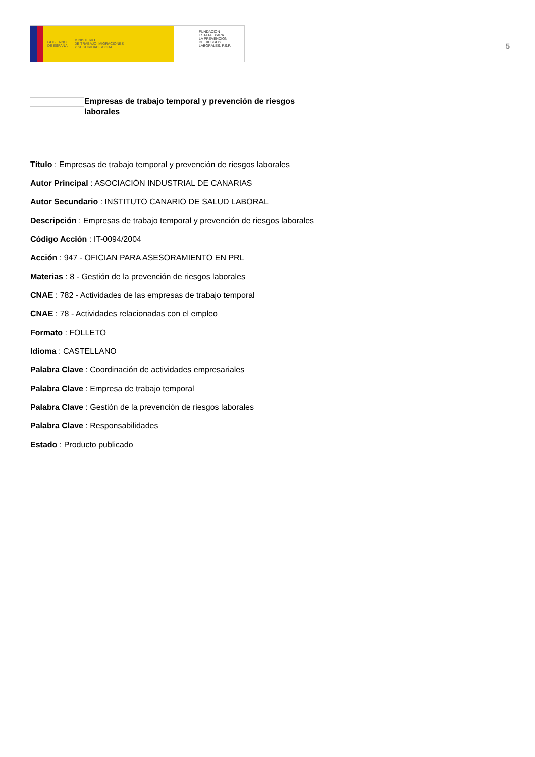GOBIERNO
DE ESPAÑA MINISTERIO
DE TRABAJO, MIGRACIONES
Y SEGURIDAD SOCIAL
FUNDACIÓN
ESTATAL PARA
LA PREVENCIÓN
DE RIESGOS
LABORALES, F.S.P.
5
Empresas de trabajo temporal y prevención de riesgos laborales
Título : Empresas de trabajo temporal y prevención de riesgos laborales
Autor Principal : ASOCIACIÓN INDUSTRIAL DE CANARIAS
Autor Secundario : INSTITUTO CANARIO DE SALUD LABORAL
Descripción : Empresas de trabajo temporal y prevención de riesgos laborales
Código Acción : IT-0094/2004
Acción : 947 - OFICIAN PARA ASESORAMIENTO EN PRL
Materias : 8 - Gestión de la prevención de riesgos laborales
CNAE : 782 - Actividades de las empresas de trabajo temporal
CNAE : 78 - Actividades relacionadas con el empleo
Formato : FOLLETO
Idioma : CASTELLANO
Palabra Clave : Coordinación de actividades empresariales
Palabra Clave : Empresa de trabajo temporal
Palabra Clave : Gestión de la prevención de riesgos laborales
Palabra Clave : Responsabilidades
Estado : Producto publicado